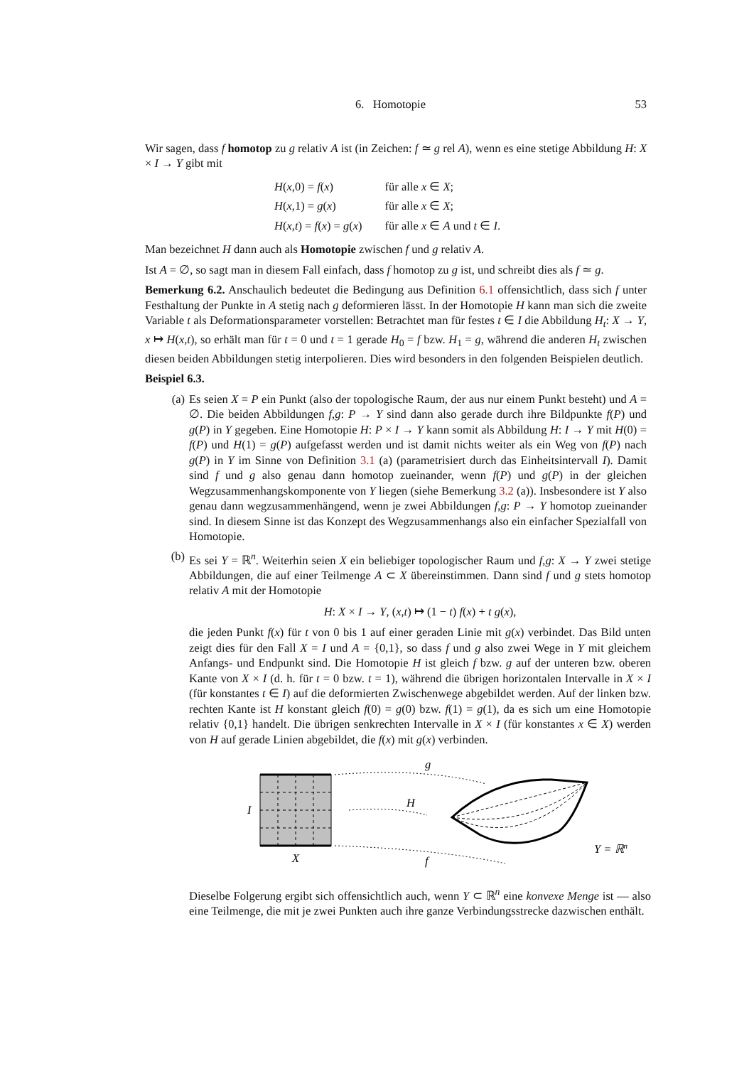6. Homotopie 53
Wir sagen, dass f homotop zu g relativ A ist (in Zeichen: f ≃ g rel A), wenn es eine stetige Abbildung H: X × I → Y gibt mit
| H ( x ,0) = f ( x ) | für alle x ∈ X ; |
| H ( x ,1) = g ( x ) | für alle x ∈ X ; |
| H ( x , t ) = f ( x ) = g ( x ) | für alle x ∈ A und t ∈ I . |
Man bezeichnet H dann auch als Homotopie zwischen f und g relativ A.
Ist A = ∅, so sagt man in diesem Fall einfach, dass f homotop zu g ist, und schreibt dies als f ≃ g.
Bemerkung 6.2. Anschaulich bedeutet die Bedingung aus Definition 6.1 offensichtlich, dass sich f unter Festhaltung der Punkte in A stetig nach g deformieren lässt. In der Homotopie H kann man sich die zweite Variable t als Deformationsparameter vorstellen: Betrachtet man für festes t ∈ I die Abbildung H<sub>t</sub>: X → Y, x ↦ H(x,t), so erhält man für t = 0 und t = 1 gerade H<sub>0</sub> = f bzw. H<sub>1</sub> = g, während die anderen H<sub>t</sub> zwischen diesen beiden Abbildungen stetig interpolieren. Dies wird besonders in den folgenden Beispielen deutlich.
Beispiel 6.3.
(a) Es seien X = P ein Punkt (also der topologische Raum, der aus nur einem Punkt besteht) und A = ∅. Die beiden Abbildungen f,g: P → Y sind dann also gerade durch ihre Bildpunkte f(P) und g(P) in Y gegeben. Eine Homotopie H: P × I → Y kann somit als Abbildung H: I → Y mit H(0) = f(P) und H(1) = g(P) aufgefasst werden und ist damit nichts weiter als ein Weg von f(P) nach g(P) in Y im Sinne von Definition 3.1 (a) (parametrisiert durch das Einheitsintervall I). Damit sind f und g also genau dann homotop zueinander, wenn f(P) und g(P) in der gleichen Wegzusammenhangskomponente von Y liegen (siehe Bemerkung 3.2 (a)). Insbesondere ist Y also genau dann wegzusammenhängend, wenn je zwei Abbildungen f,g: P → Y homotop zueinander sind. In diesem Sinne ist das Konzept des Wegzusammenhangs also ein einfacher Spezialfall von Homotopie.
(b) Es sei Y = ℝ<sup>n</sup>. Weiterhin seien X ein beliebiger topologischer Raum und f,g: X → Y zwei stetige Abbildungen, die auf einer Teilmenge A ⊂ X übereinstimmen. Dann sind f und g stets homotop relativ A mit der Homotopie
H: X × I → Y, (x,t) ↦ (1 − t) f(x) + t g(x),
die jeden Punkt f(x) für t von 0 bis 1 auf einer geraden Linie mit g(x) verbindet. Das Bild unten zeigt dies für den Fall X = I und A = {0,1}, so dass f und g also zwei Wege in Y mit gleichem Anfangs- und Endpunkt sind. Die Homotopie H ist gleich f bzw. g auf der unteren bzw. oberen Kante von X × I (d. h. für t = 0 bzw. t = 1), während die übrigen horizontalen Intervalle in X × I (für konstantes t ∈ I) auf die deformierten Zwischenwege abgebildet werden. Auf der linken bzw. rechten Kante ist H konstant gleich f(0) = g(0) bzw. f(1) = g(1), da es sich um eine Homotopie relativ {0,1} handelt. Die übrigen senkrechten Intervalle in X × I (für konstantes x ∈ X) werden von H auf gerade Linien abgebildet, die f(x) mit g(x) verbinden.
I
X
g
H
f
Y = ℝn
Dieselbe Folgerung ergibt sich offensichtlich auch, wenn Y ⊂ ℝ<sup>n</sup> eine konvexe Menge ist — also eine Teilmenge, die mit je zwei Punkten auch ihre ganze Verbindungsstrecke dazwischen enthält.